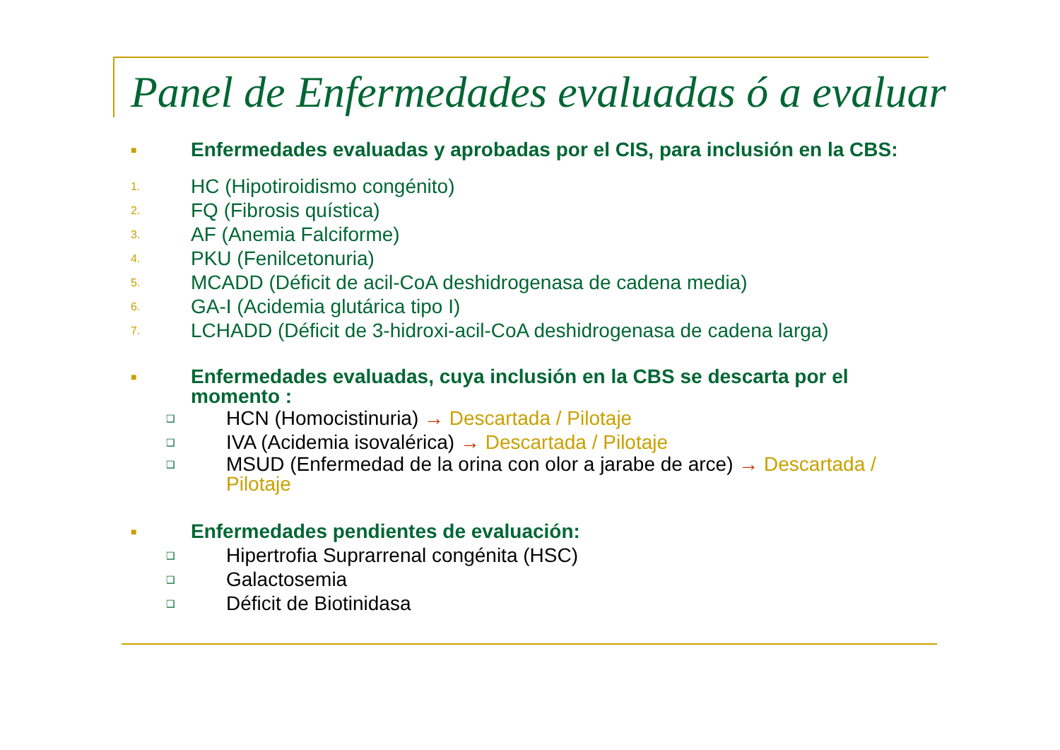Panel de Enfermedades evaluadas ó a evaluar
■ Enfermedades evaluadas y aprobadas por el CIS, para inclusión en la CBS:
1. HC (Hipotiroidismo congénito)
2. FQ (Fibrosis quística)
3. AF (Anemia Falciforme)
4. PKU (Fenilcetonuria)
5. MCADD (Déficit de acil-CoA deshidrogenasa de cadena media)
6. GA-I (Acidemia glutárica tipo I)
7. LCHADD (Déficit de 3-hidroxi-acil-CoA deshidrogenasa de cadena larga)
■ Enfermedades evaluadas, cuya inclusión en la CBS se descarta por el momento :
❑ HCN (Homocistinuria) → Descartada / Pilotaje
❑ IVA (Acidemia isovalérica) → Descartada / Pilotaje
❑ MSUD (Enfermedad de la orina con olor a jarabe de arce) → Descartada / Pilotaje
■ Enfermedades pendientes de evaluación:
❑ Hipertrofia Suprarrenal congénita (HSC)
❑ Galactosemia
❑ Déficit de Biotinidasa